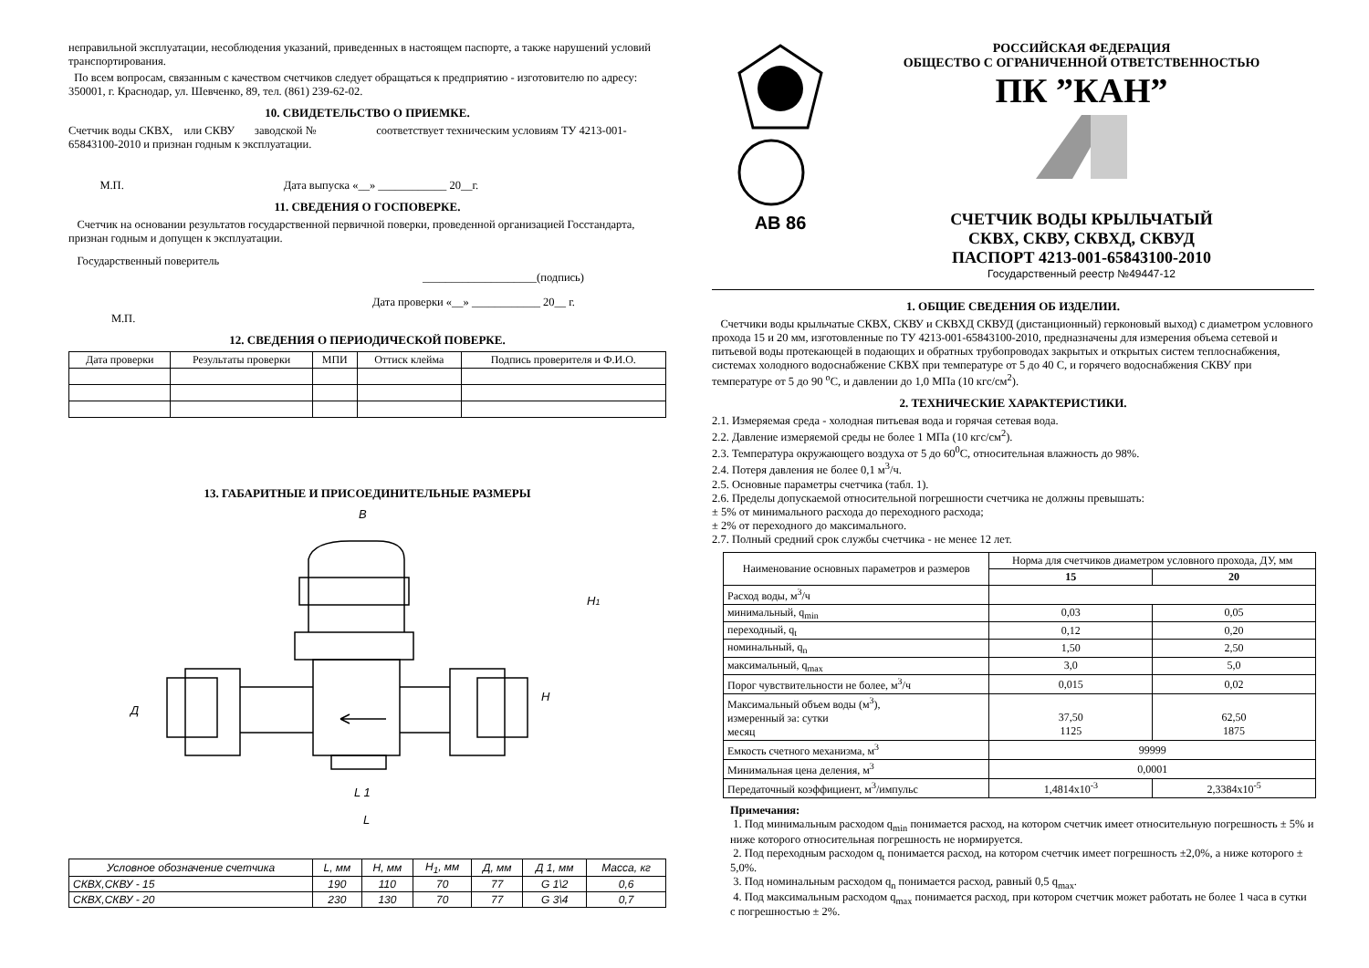неправильной эксплуатации, несоблюдения указаний, приведенных в настоящем паспорте, а также нарушений условий транспортирования.
По всем вопросам, связанным с качеством счетчиков следует обращаться к предприятию - изготовителю по адресу: 350001, г. Краснодар, ул. Шевченко, 89, тел. (861) 239-62-02.
10. СВИДЕТЕЛЬСТВО О ПРИЕМКЕ.
Счетчик воды СКВХ, или СКВУ заводской № соответствует техническим условиям ТУ 4213-001-65843100-2010 и признан годным к эксплуатации.
М.П. Дата выпуска «__» ____________ 20__г.
11. СВЕДЕНИЯ О ГОСПОВЕРКЕ.
Счетчик на основании результатов государственной первичной поверки, проведенной организацией Госстандарта, признан годным и допущен к эксплуатации.
Государственный поверитель
____________________(подпись)
Дата проверки «__» ____________ 20__ г.
М.П.
12. СВЕДЕНИЯ О ПЕРИОДИЧЕСКОЙ ПОВЕРКЕ.
| Дата проверки | Результаты проверки | МПИ | Оттиск клейма | Подпись проверителя и Ф.И.О. |
| --- | --- | --- | --- | --- |
13. ГАБАРИТНЫЕ И ПРИСОЕДИНИТЕЛЬНЫЕ РАЗМЕРЫ
В
H1
H
Д
L 1
L
| Условное обозначение счетчика | L, мм | H, мм | H<sub>1</sub>, мм | Д, мм | Д 1, мм | Масса, кг |
| --- | --- | --- | --- | --- | --- | --- |
| СКВХ,СКВУ - 15 | 190 | 110 | 70 | 77 | G 1\2 | 0,6 |
| СКВХ,СКВУ - 20 | 230 | 130 | 70 | 77 | G 3\4 | 0,7 |
АВ 86
РОССИЙСКАЯ ФЕДЕРАЦИЯ
ОБЩЕСТВО С ОГРАНИЧЕННОЙ ОТВЕТСТВЕННОСТЬЮ
ПК ”КАН”
СЧЕТЧИК ВОДЫ КРЫЛЬЧАТЫЙ
СКВХ, СКВУ, СКВХД, СКВУД
ПАСПОРТ 4213-001-65843100-2010
Государственный реестр №49447-12
1. ОБЩИЕ СВЕДЕНИЯ ОБ ИЗДЕЛИИ.
Счетчики воды крыльчатые СКВХ, СКВУ и СКВХД СКВУД (дистанционный) герконовый выход) с диаметром условного прохода 15 и 20 мм, изготовленные по ТУ 4213-001-65843100-2010, предназначены для измерения объема сетевой и питьевой воды протекающей в подающих и обратных трубопроводах закрытых и открытых систем теплоснабжения, системах холодного водоснабжение СКВХ при температуре от 5 до 40 С, и горячего водоснабжения СКВУ при температуре от 5 до 90 <sup>о</sup>С, и давлении до 1,0 МПа (10 кгс/см<sup>2</sup>).
2. ТЕХНИЧЕСКИЕ ХАРАКТЕРИСТИКИ.
2.1. Измеряемая среда - холодная питьевая вода и горячая сетевая вода.
2.2. Давление измеряемой среды не более 1 МПа (10 кгс/см<sup>2</sup>).
2.3. Температура окружающего воздуха от 5 до 60<sup>0</sup>С, относительная влажность до 98%.
2.4. Потеря давления не более 0,1 м<sup>3</sup>/ч.
2.5. Основные параметры счетчика (табл. 1).
2.6. Пределы допускаемой относительной погрешности счетчика не должны превышать:
± 5% от минимального расхода до переходного расхода;
± 2% от переходного до максимального.
2.7. Полный средний срок службы счетчика - не менее 12 лет.
| Наименование основных параметров и размеров | Норма для счетчиков диаметром условного прохода, ДУ, мм | |
| --- | --- | --- |
| | 15 | 20 |
| Расход воды, м<sup>3</sup>/ч | | |
| минимальный, q<sub>min</sub> | 0,03 | 0,05 |
| переходный, q<sub>t</sub> | 0,12 | 0,20 |
| номинальный, q<sub>n</sub> | 1,50 | 2,50 |
| максимальный, q<sub>max</sub> | 3,0 | 5,0 |
| Порог чувствительности не более, м<sup>3</sup>/ч | 0,015 | 0,02 |
| Максимальный объем воды (м<sup>3</sup>), измеренный за: сутки месяц | 37,50 1125 | 62,50 1875 |
| Емкость счетного механизма, м<sup>3</sup> | 99999 | |
| Минимальная цена деления, м<sup>3</sup> | 0,0001 | |
| Передаточный коэффициент, м<sup>3</sup>/импульс | 1,4814x10<sup>-3</sup> | 2,3384x10<sup>-5</sup> |
Примечания:
1. Под минимальным расходом q<sub>min</sub> понимается расход, на котором счетчик имеет относительную погрешность ± 5% и ниже которого относительная погрешность не нормируется.
2. Под переходным расходом q<sub>t</sub> понимается расход, на котором счетчик имеет погрешность ±2,0%, а ниже которого ± 5,0%.
3. Под номинальным расходом q<sub>n</sub> понимается расход, равный 0,5 q<sub>max</sub>.
4. Под максимальным расходом q<sub>max</sub> понимается расход, при котором счетчик может работать не более 1 часа в сутки с погрешностью ± 2%.